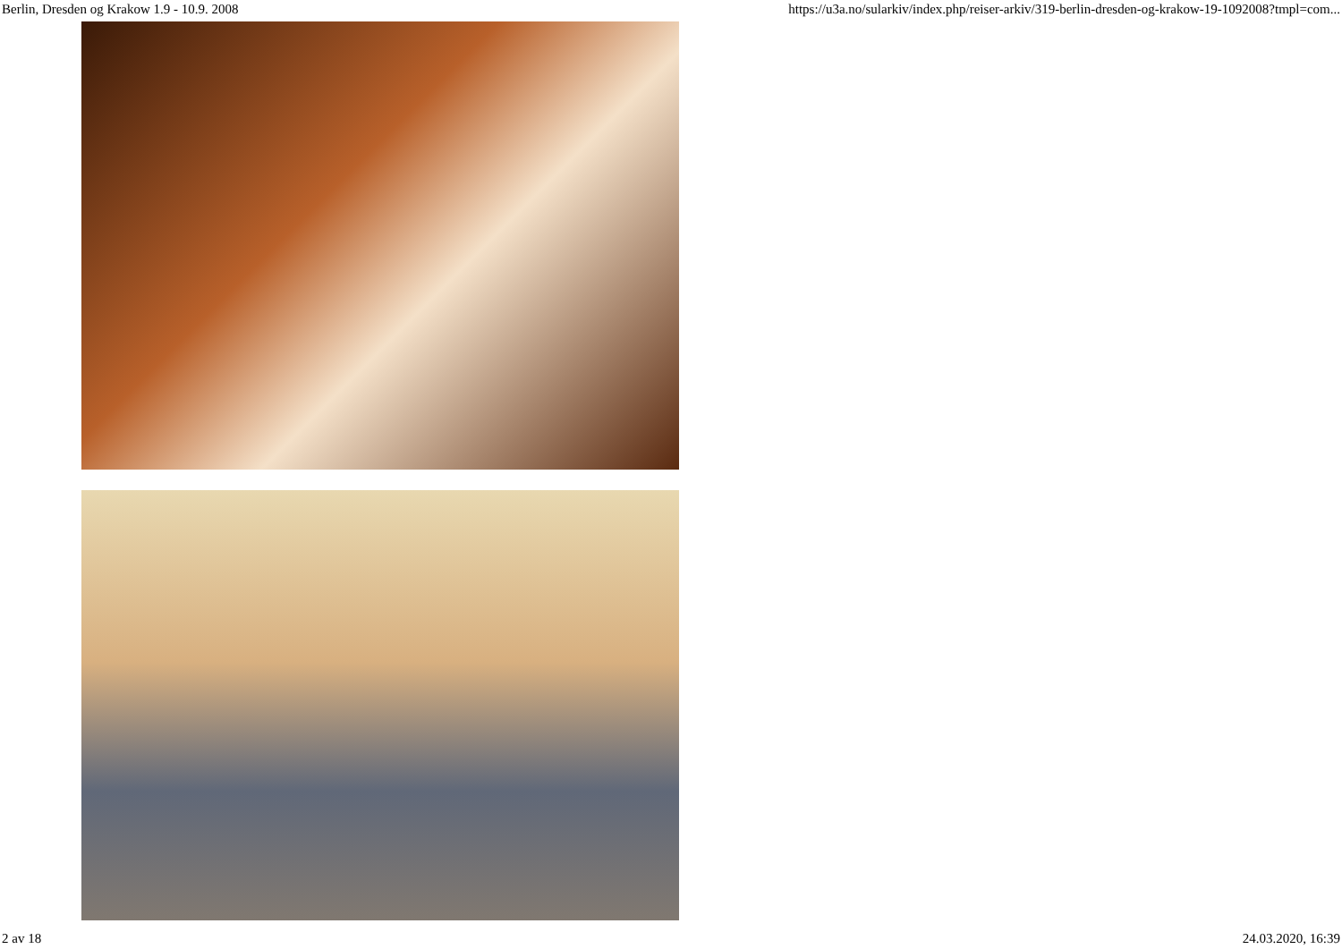Berlin, Dresden og Krakow 1.9 - 10.9. 2008 https://u3a.no/sularkiv/index.php/reiser-arkiv/319-berlin-dresden-og-krakow-19-1092008?tmpl=com...
2 av 18 24.03.2020, 16:39